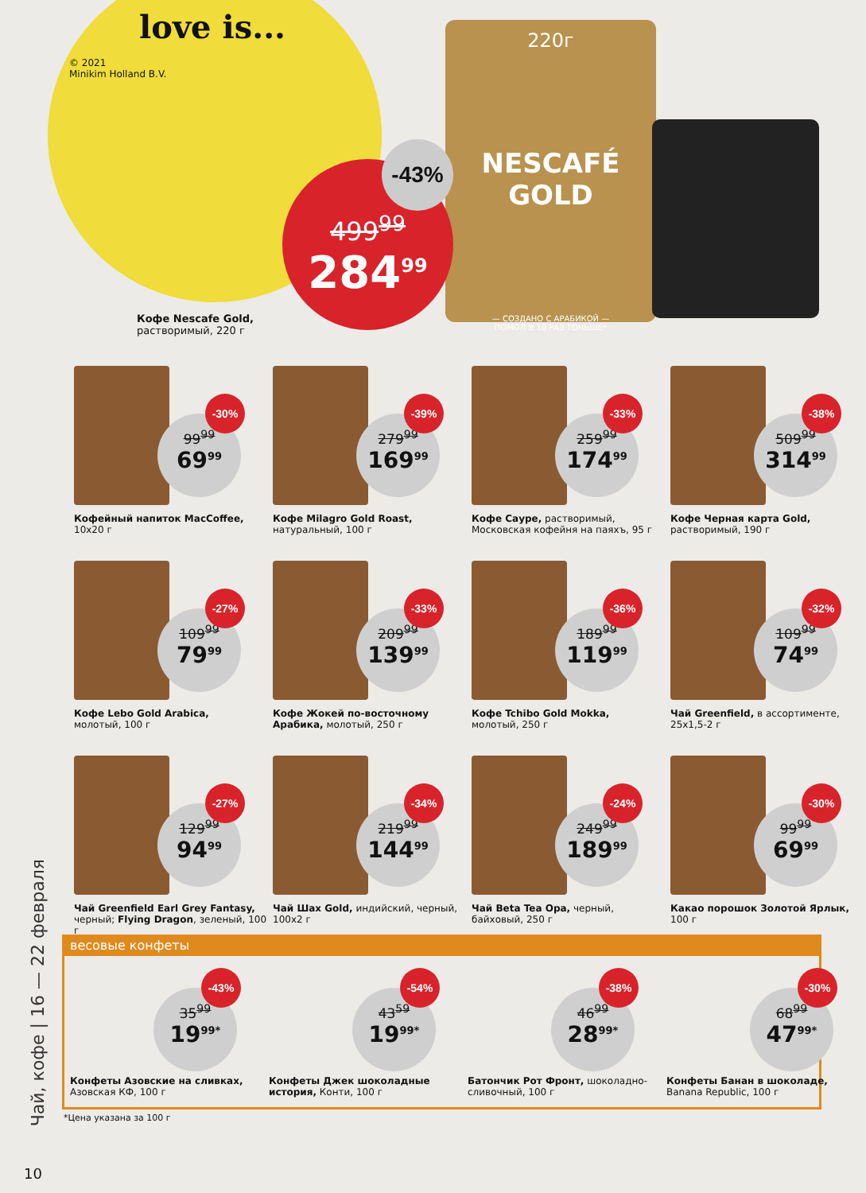love is...
© 2021
Minikim Holland B.V.
220г
NESCAFÉ
GOLD
— СОЗДАНО С АРАБИКОЙ —
ПОМОЛ В 10 РАЗ ТОНЬШЕ*
499<sup>99</sup>
284<sup>99</sup>
-43%
Кофе Nescafe Gold,
растворимый, 220 г
99<sup>99</sup>
69<sup>99</sup>
-30%
Кофейный напиток MacCoffee,
10х20 г
279<sup>99</sup>
169<sup>99</sup>
-39%
Кофе Milagro Gold Roast,
натуральный, 100 г
259<sup>99</sup>
174<sup>99</sup>
-33%
Кофе Сауре, растворимый,
Московская кофейня на паяхъ, 95 г
509<sup>99</sup>
314<sup>99</sup>
-38%
Кофе Черная карта Gold,
растворимый, 190 г
109<sup>99</sup>
79<sup>99</sup>
-27%
Кофе Lebo Gold Arabica,
молотый, 100 г
209<sup>99</sup>
139<sup>99</sup>
-33%
Кофе Жокей по-восточному Арабика, молотый, 250 г
189<sup>99</sup>
119<sup>99</sup>
-36%
Кофе Tchibo Gold Mokka,
молотый, 250 г
109<sup>99</sup>
74<sup>99</sup>
-32%
Чай Greenfield, в ассортименте,
25х1,5-2 г
129<sup>99</sup>
94<sup>99</sup>
-27%
Чай Greenfield Earl Grey Fantasy,
черный; Flying Dragon, зеленый, 100 г
219<sup>99</sup>
144<sup>99</sup>
-34%
Чай Шах Gold, индийский, черный,
100х2 г
249<sup>99</sup>
189<sup>99</sup>
-24%
Чай Beta Tea Opa, черный,
байховый, 250 г
99<sup>99</sup>
69<sup>99</sup>
-30%
Какао порошок Золотой Ярлык, 100 г
весовые конфеты
35<sup>99</sup>
19<sup>99*</sup>
-43%
Конфеты Азовские на сливках,
Азовская КФ, 100 г
43<sup>59</sup>
19<sup>99*</sup>
-54%
Конфеты Джек шоколадные история, Конти, 100 г
46<sup>99</sup>
28<sup>99*</sup>
-38%
Батончик Рот Фронт, шоколадно-
сливочный, 100 г
68<sup>99</sup>
47<sup>99*</sup>
-30%
Конфеты Банан в шоколаде, Banana Republic, 100 г
*Цена указана за 100 г
Чай, кофе | 16 — 22 февраля
10